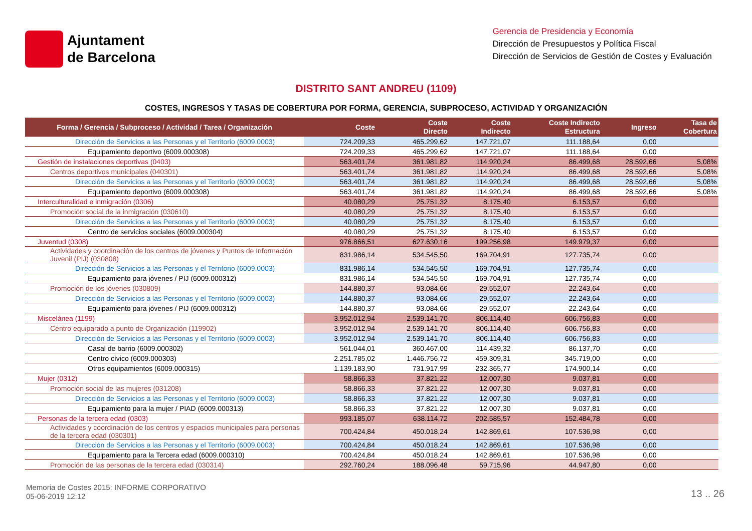Ajuntament
de Barcelona
Gerencia de Presidencia y Economía
Dirección de Presupuestos y Política Fiscal
Dirección de Servicios de Gestión de Costes y Evaluación
DISTRITO SANT ANDREU (1109)
COSTES, INGRESOS Y TASAS DE COBERTURA POR FORMA, GERENCIA, SUBPROCESO, ACTIVIDAD Y ORGANIZACIÓN
| Forma / Gerencia / Subproceso / Actividad / Tarea / Organización | Coste | Coste Directo | Coste Indirecto | Coste Indirecto Estructura | Ingreso | Tasa de Cobertura |
| --- | --- | --- | --- | --- | --- | --- |
| Dirección de Servicios a las Personas y el Territorio (6009.0003) | 724.209,33 | 465.299,62 | 147.721,07 | 111.188,64 | 0,00 | |
| Equipamiento deportivo (6009.000308) | 724.209,33 | 465.299,62 | 147.721,07 | 111.188,64 | 0,00 | |
| Gestión de instalaciones deportivas (0403) | 563.401,74 | 361.981,82 | 114.920,24 | 86.499,68 | 28.592,66 | 5,08% |
| Centros deportivos municipales (040301) | 563.401,74 | 361.981,82 | 114.920,24 | 86.499,68 | 28.592,66 | 5,08% |
| Dirección de Servicios a las Personas y el Territorio (6009.0003) | 563.401,74 | 361.981,82 | 114.920,24 | 86.499,68 | 28.592,66 | 5,08% |
| Equipamiento deportivo (6009.000308) | 563.401,74 | 361.981,82 | 114.920,24 | 86.499,68 | 28.592,66 | 5,08% |
| Interculturalidad e inmigración (0306) | 40.080,29 | 25.751,32 | 8.175,40 | 6.153,57 | 0,00 | |
| Promoción social de la inmigración (030610) | 40.080,29 | 25.751,32 | 8.175,40 | 6.153,57 | 0,00 | |
| Dirección de Servicios a las Personas y el Territorio (6009.0003) | 40.080,29 | 25.751,32 | 8.175,40 | 6.153,57 | 0,00 | |
| Centro de servicios sociales (6009.000304) | 40.080,29 | 25.751,32 | 8.175,40 | 6.153,57 | 0,00 | |
| Juventud (0308) | 976.866,51 | 627.630,16 | 199.256,98 | 149.979,37 | 0,00 | |
| Actividades y coordinación de los centros de jóvenes y Puntos de Información Juvenil (PIJ) (030808) | 831.986,14 | 534.545,50 | 169.704,91 | 127.735,74 | 0,00 | |
| Dirección de Servicios a las Personas y el Territorio (6009.0003) | 831.986,14 | 534.545,50 | 169.704,91 | 127.735,74 | 0,00 | |
| Equipamiento para jóvenes / PIJ (6009.000312) | 831.986,14 | 534.545,50 | 169.704,91 | 127.735,74 | 0,00 | |
| Promoción de los jóvenes (030809) | 144.880,37 | 93.084,66 | 29.552,07 | 22.243,64 | 0,00 | |
| Dirección de Servicios a las Personas y el Territorio (6009.0003) | 144.880,37 | 93.084,66 | 29.552,07 | 22.243,64 | 0,00 | |
| Equipamiento para jóvenes / PIJ (6009.000312) | 144.880,37 | 93.084,66 | 29.552,07 | 22.243,64 | 0,00 | |
| Miscelánea (1199) | 3.952.012,94 | 2.539.141,70 | 806.114,40 | 606.756,83 | 0,00 | |
| Centro equiparado a punto de Organización (119902) | 3.952.012,94 | 2.539.141,70 | 806.114,40 | 606.756,83 | 0,00 | |
| Dirección de Servicios a las Personas y el Territorio (6009.0003) | 3.952.012,94 | 2.539.141,70 | 806.114,40 | 606.756,83 | 0,00 | |
| Casal de barrio (6009.000302) | 561.044,01 | 360.467,00 | 114.439,32 | 86.137,70 | 0,00 | |
| Centro cívico (6009.000303) | 2.251.785,02 | 1.446.756,72 | 459.309,31 | 345.719,00 | 0,00 | |
| Otros equipamientos (6009.000315) | 1.139.183,90 | 731.917,99 | 232.365,77 | 174.900,14 | 0,00 | |
| Mujer (0312) | 58.866,33 | 37.821,22 | 12.007,30 | 9.037,81 | 0,00 | |
| Promoción social de las mujeres (031208) | 58.866,33 | 37.821,22 | 12.007,30 | 9.037,81 | 0,00 | |
| Dirección de Servicios a las Personas y el Territorio (6009.0003) | 58.866,33 | 37.821,22 | 12.007,30 | 9.037,81 | 0,00 | |
| Equipamiento para la mujer / PIAD (6009.000313) | 58.866,33 | 37.821,22 | 12.007,30 | 9.037,81 | 0,00 | |
| Personas de la tercera edad (0303) | 993.185,07 | 638.114,72 | 202.585,57 | 152.484,78 | 0,00 | |
| Actividades y coordinación de los centros y espacios municipales para personas de la tercera edad (030301) | 700.424,84 | 450.018,24 | 142.869,61 | 107.536,98 | 0,00 | |
| Dirección de Servicios a las Personas y el Territorio (6009.0003) | 700.424,84 | 450.018,24 | 142.869,61 | 107.536,98 | 0,00 | |
| Equipamiento para la Tercera edad (6009.000310) | 700.424,84 | 450.018,24 | 142.869,61 | 107.536,98 | 0,00 | |
| Promoción de las personas de la tercera edad (030314) | 292.760,24 | 188.096,48 | 59.715,96 | 44.947,80 | 0,00 | |
Memoria de Costes 2015: INFORME CORPORATIVO
05-06-2019 12:12
13 .. 26